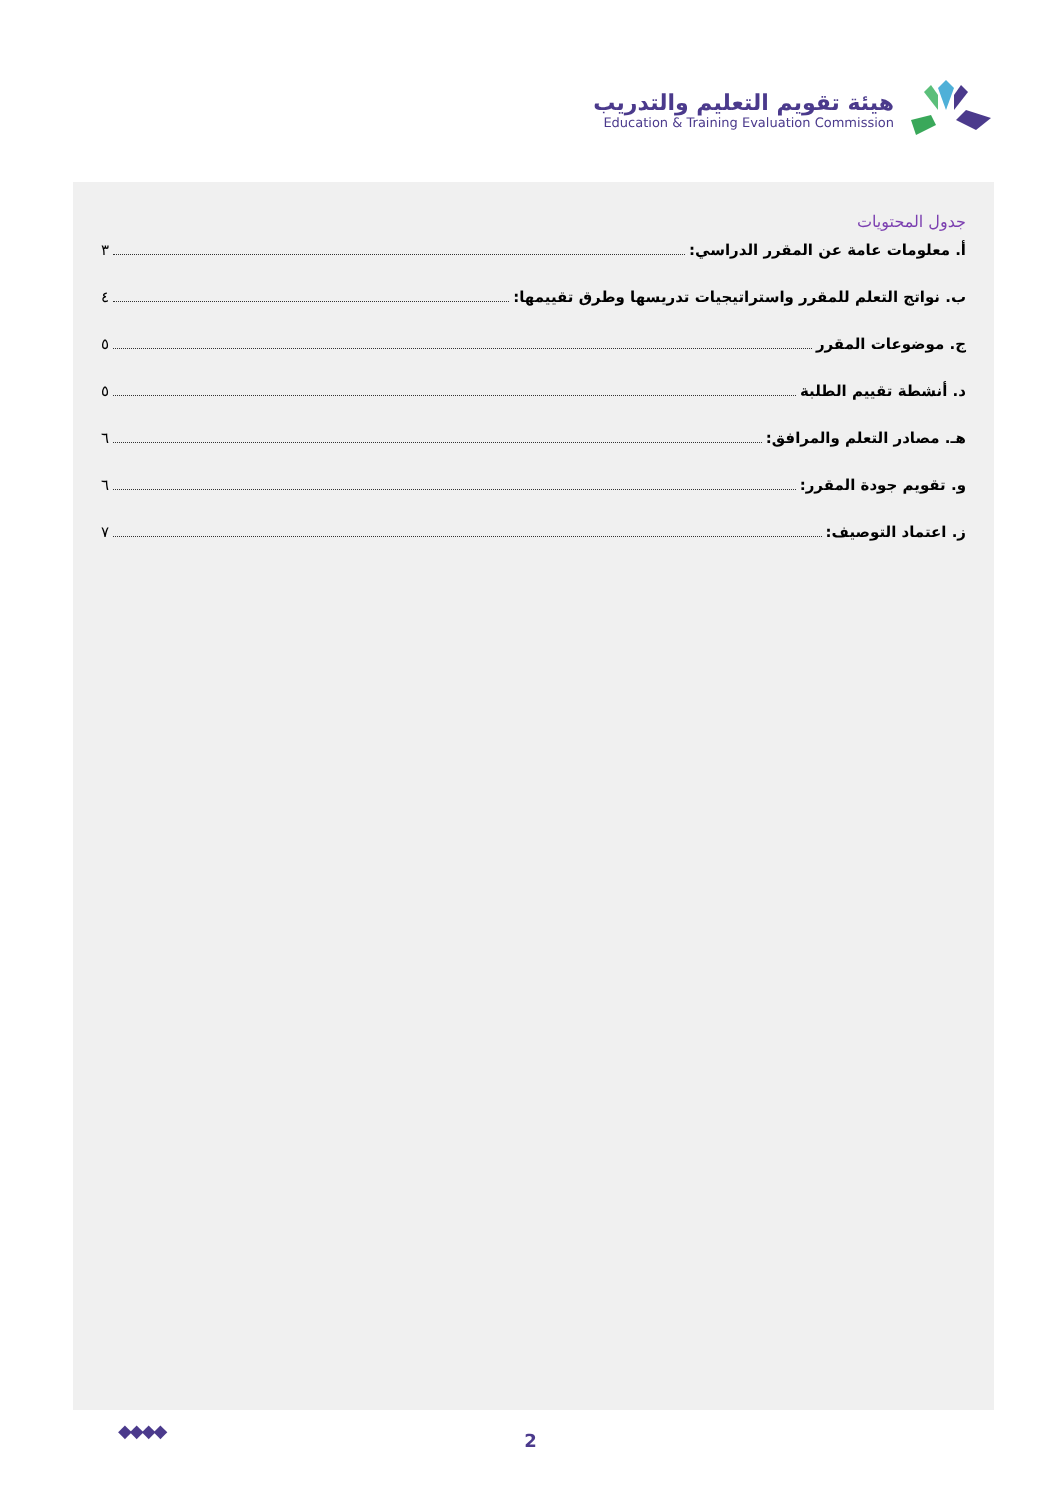هيئة تقويم التعليم والتدريب
Education & Training Evaluation Commission
جدول المحتويات
أ. معلومات عامة عن المقرر الدراسي: ٣
ب. نواتج التعلم للمقرر واستراتيجيات تدريسها وطرق تقييمها: ٤
ج. موضوعات المقرر ٥
د. أنشطة تقييم الطلبة ٥
هـ. مصادر التعلم والمرافق: ٦
و. تقويم جودة المقرر: ٦
ز. اعتماد التوصيف: ٧
◆◆◆◆
2